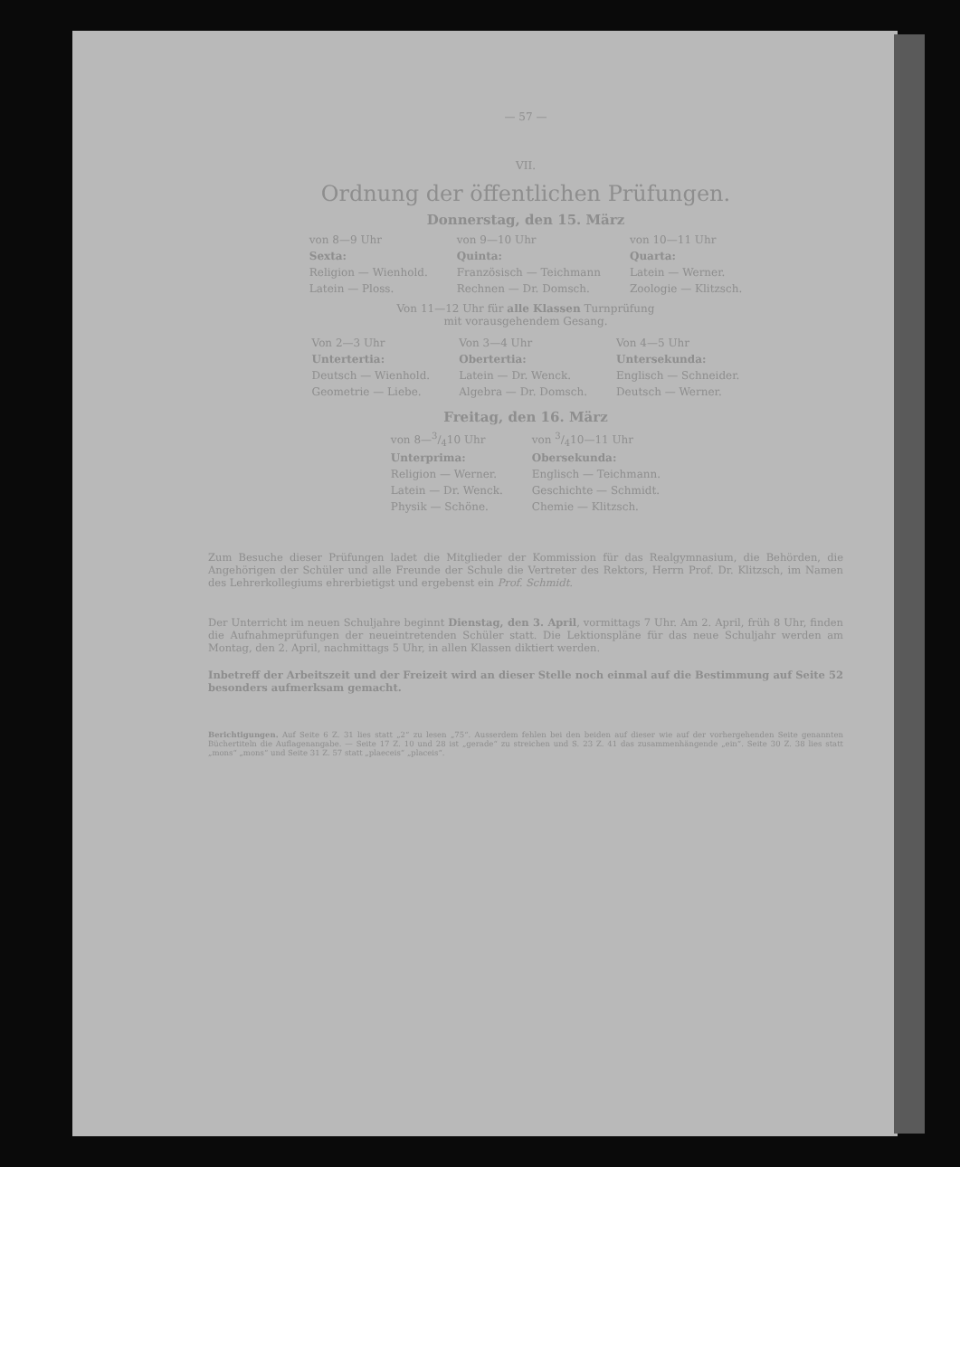— 57 —
VII.
Ordnung der öffentlichen Prüfungen.
Donnerstag, den 15. März
| von 8—9 Uhr | von 9—10 Uhr | von 10—11 Uhr |
| Sexta: | Quinta: | Quarta: |
| Religion — Wienhold. | Französisch — Teichmann | Latein — Werner. |
| Latein — Ploss. | Rechnen — Dr. Domsch. | Zoologie — Klitzsch. |
Von 11—12 Uhr für alle Klassen Turnprüfung
mit vorausgehendem Gesang.
| Von 2—3 Uhr | Von 3—4 Uhr | Von 4—5 Uhr |
| Untertertia: | Obertertia: | Untersekunda: |
| Deutsch — Wienhold. | Latein — Dr. Wenck. | Englisch — Schneider. |
| Geometrie — Liebe. | Algebra — Dr. Domsch. | Deutsch — Werner. |
Freitag, den 16. März
| von 8—3/410 Uhr | von 3/410—11 Uhr |
| Unterprima: | Obersekunda: |
| Religion — Werner. | Englisch — Teichmann. |
| Latein — Dr. Wenck. | Geschichte — Schmidt. |
| Physik — Schöne. | Chemie — Klitzsch. |
Zum Besuche dieser Prüfungen ladet die Mitglieder der Kommission für das Realgymnasium, die Behörden, die Angehörigen der Schüler und alle Freunde der Schule die Vertreter des Rektors, Herrn Prof. Dr. Klitzsch, im Namen des Lehrerkollegiums ehrerbietigst und ergebenst ein Prof. Schmidt.
Der Unterricht im neuen Schuljahre beginnt Dienstag, den 3. April, vormittags 7 Uhr. Am 2. April, früh 8 Uhr, finden die Aufnahmeprüfungen der neueintretenden Schüler statt. Die Lektionspläne für das neue Schuljahr werden am Montag, den 2. April, nachmittags 5 Uhr, in allen Klassen diktiert werden.
Inbetreff der Arbeitszeit und der Freizeit wird an dieser Stelle noch einmal auf die Bestimmung auf Seite 52 besonders aufmerksam gemacht.
Berichtigungen. Auf Seite 6 Z. 31 lies statt „2“ zu lesen „75“. Ausserdem fehlen bei den beiden auf dieser wie auf der vorhergehenden Seite genannten Büchertiteln die Auflagenangabe. — Seite 17 Z. 10 und 28 ist „gerade“ zu streichen und S. 23 Z. 41 das zusammenhängende „ein“. Seite 30 Z. 38 lies statt „mons“ „mons“ und Seite 31 Z. 57 statt „plaeceis“ „placeis“.